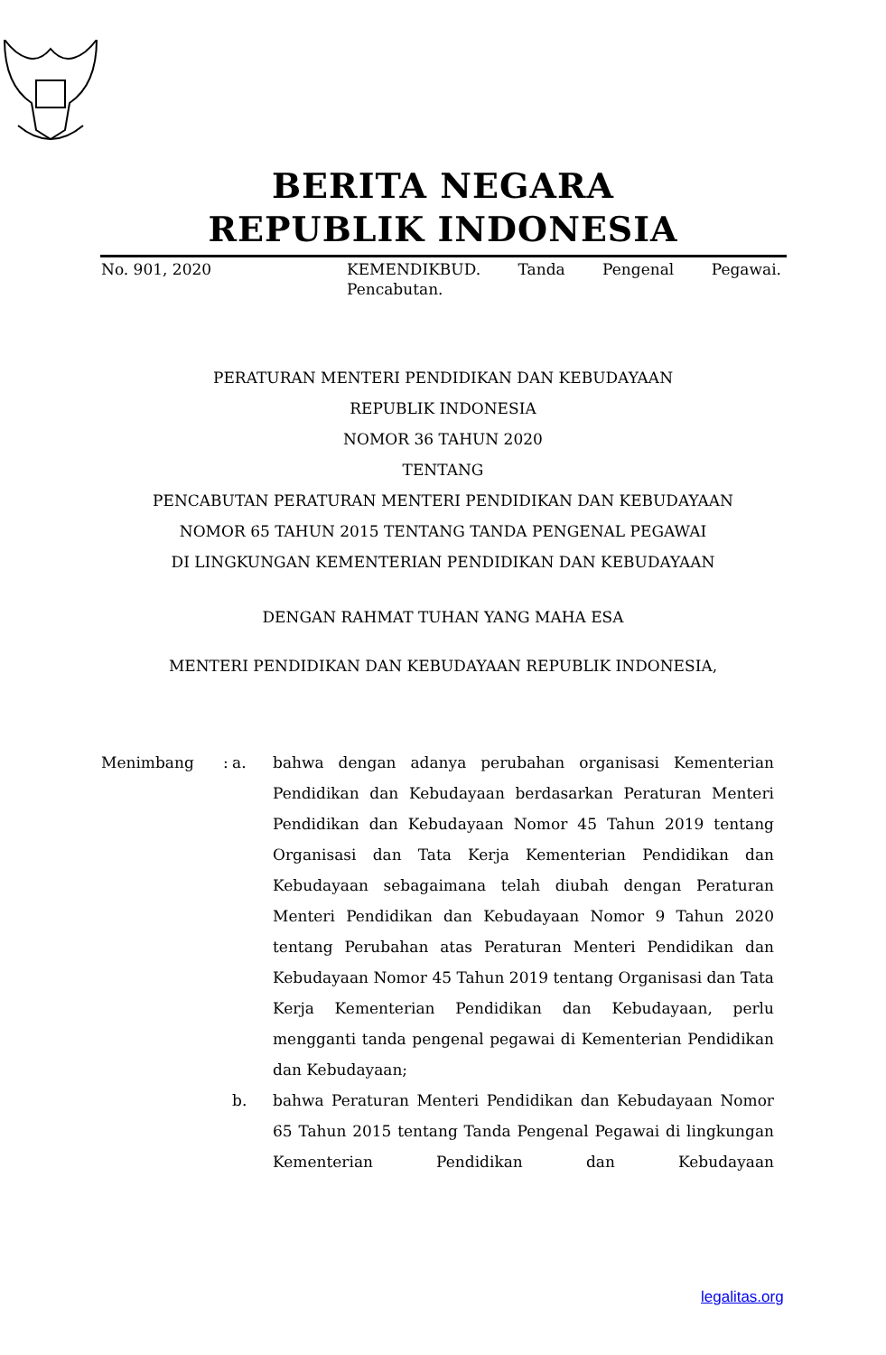BERITA NEGARA
REPUBLIK INDONESIA
No. 901, 2020 KEMENDIKBUD. Tanda Pengenal Pegawai. Pencabutan.
PERATURAN MENTERI PENDIDIKAN DAN KEBUDAYAAN
REPUBLIK INDONESIA
NOMOR 36 TAHUN 2020
TENTANG
PENCABUTAN PERATURAN MENTERI PENDIDIKAN DAN KEBUDAYAAN
NOMOR 65 TAHUN 2015 TENTANG TANDA PENGENAL PEGAWAI
DI LINGKUNGAN KEMENTERIAN PENDIDIKAN DAN KEBUDAYAAN
DENGAN RAHMAT TUHAN YANG MAHA ESA
MENTERI PENDIDIKAN DAN KEBUDAYAAN REPUBLIK INDONESIA,
Menimbang
:
a.
bahwa dengan adanya perubahan organisasi Kementerian Pendidikan dan Kebudayaan berdasarkan Peraturan Menteri Pendidikan dan Kebudayaan Nomor 45 Tahun 2019 tentang Organisasi dan Tata Kerja Kementerian Pendidikan dan Kebudayaan sebagaimana telah diubah dengan Peraturan Menteri Pendidikan dan Kebudayaan Nomor 9 Tahun 2020 tentang Perubahan atas Peraturan Menteri Pendidikan dan Kebudayaan Nomor 45 Tahun 2019 tentang Organisasi dan Tata Kerja Kementerian Pendidikan dan Kebudayaan, perlu mengganti tanda pengenal pegawai di Kementerian Pendidikan dan Kebudayaan;
b.
bahwa Peraturan Menteri Pendidikan dan Kebudayaan Nomor 65 Tahun 2015 tentang Tanda Pengenal Pegawai di lingkungan Kementerian Pendidikan dan Kebudayaan
legalitas.org